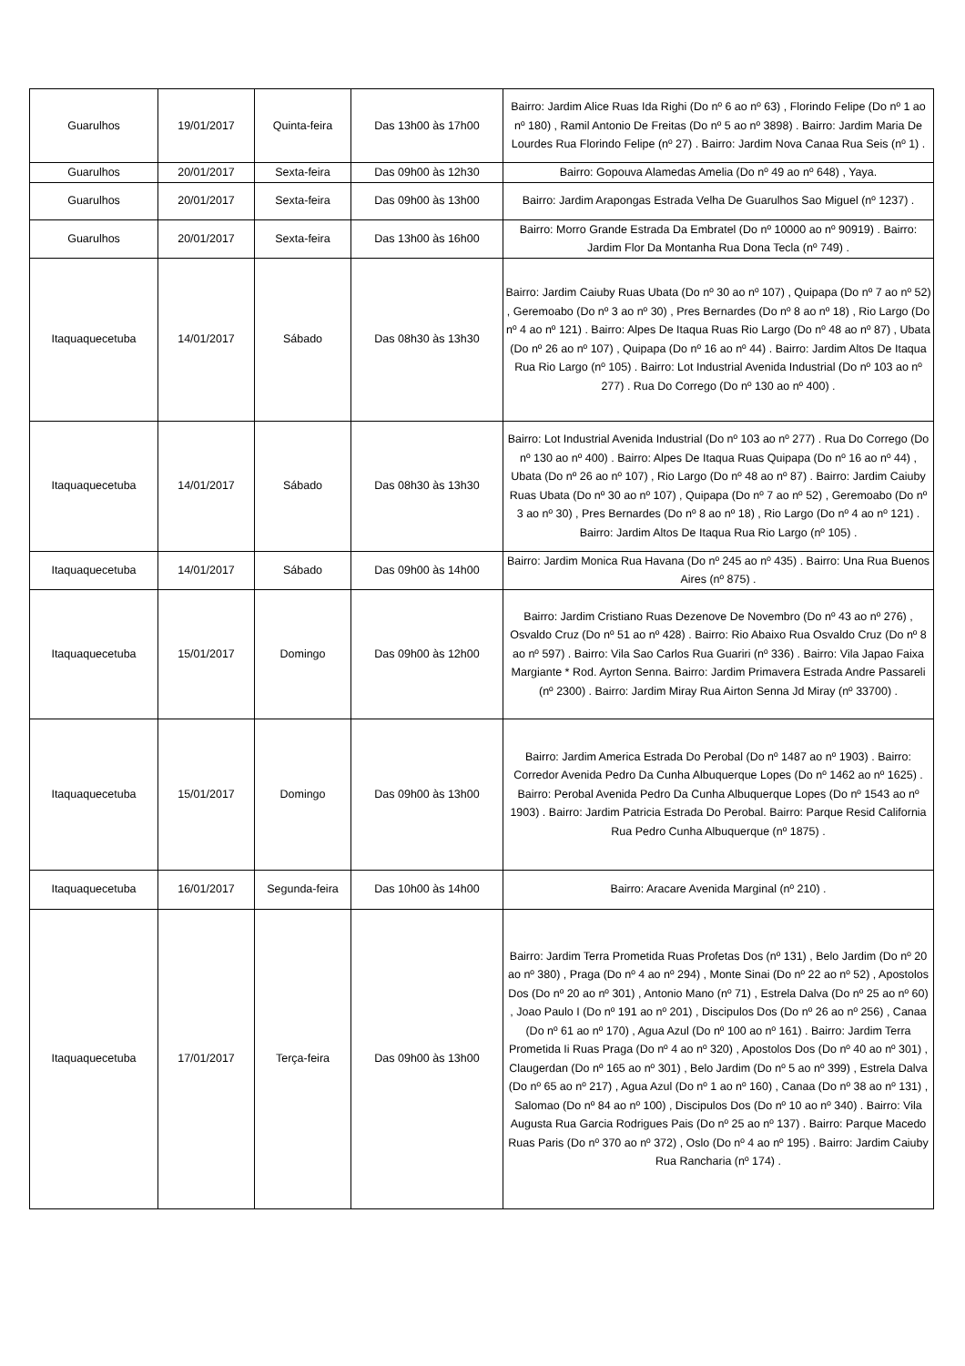| Guarulhos | 19/01/2017 | Quinta-feira | Das 13h00 às 17h00 | Bairro: Jardim Alice Ruas Ida Righi (Do nº 6 ao nº 63) , Florindo Felipe (Do nº 1 ao nº 180) , Ramil Antonio De Freitas (Do nº 5 ao nº 3898) . Bairro: Jardim Maria De Lourdes Rua Florindo Felipe (nº 27) . Bairro: Jardim Nova Canaa Rua Seis (nº 1) . |
| Guarulhos | 20/01/2017 | Sexta-feira | Das 09h00 às 12h30 | Bairro: Gopouva Alamedas Amelia (Do nº 49 ao nº 648) , Yaya. |
| Guarulhos | 20/01/2017 | Sexta-feira | Das 09h00 às 13h00 | Bairro: Jardim Arapongas Estrada Velha De Guarulhos Sao Miguel (nº 1237) . |
| Guarulhos | 20/01/2017 | Sexta-feira | Das 13h00 às 16h00 | Bairro: Morro Grande Estrada Da Embratel (Do nº 10000 ao nº 90919) . Bairro: Jardim Flor Da Montanha Rua Dona Tecla (nº 749) . |
| Itaquaquecetuba | 14/01/2017 | Sábado | Das 08h30 às 13h30 | Bairro: Jardim Caiuby Ruas Ubata (Do nº 30 ao nº 107) , Quipapa (Do nº 7 ao nº 52) , Geremoabo (Do nº 3 ao nº 30) , Pres Bernardes (Do nº 8 ao nº 18) , Rio Largo (Do nº 4 ao nº 121) . Bairro: Alpes De Itaqua Ruas Rio Largo (Do nº 48 ao nº 87) , Ubata (Do nº 26 ao nº 107) , Quipapa (Do nº 16 ao nº 44) . Bairro: Jardim Altos De Itaqua Rua Rio Largo (nº 105) . Bairro: Lot Industrial Avenida Industrial (Do nº 103 ao nº 277) . Rua Do Corrego (Do nº 130 ao nº 400) . |
| Itaquaquecetuba | 14/01/2017 | Sábado | Das 08h30 às 13h30 | Bairro: Lot Industrial Avenida Industrial (Do nº 103 ao nº 277) . Rua Do Corrego (Do nº 130 ao nº 400) . Bairro: Alpes De Itaqua Ruas Quipapa (Do nº 16 ao nº 44) , Ubata (Do nº 26 ao nº 107) , Rio Largo (Do nº 48 ao nº 87) . Bairro: Jardim Caiuby Ruas Ubata (Do nº 30 ao nº 107) , Quipapa (Do nº 7 ao nº 52) , Geremoabo (Do nº 3 ao nº 30) , Pres Bernardes (Do nº 8 ao nº 18) , Rio Largo (Do nº 4 ao nº 121) . Bairro: Jardim Altos De Itaqua Rua Rio Largo (nº 105) . |
| Itaquaquecetuba | 14/01/2017 | Sábado | Das 09h00 às 14h00 | Bairro: Jardim Monica Rua Havana (Do nº 245 ao nº 435) . Bairro: Una Rua Buenos Aires (nº 875) . |
| Itaquaquecetuba | 15/01/2017 | Domingo | Das 09h00 às 12h00 | Bairro: Jardim Cristiano Ruas Dezenove De Novembro (Do nº 43 ao nº 276) , Osvaldo Cruz (Do nº 51 ao nº 428) . Bairro: Rio Abaixo Rua Osvaldo Cruz (Do nº 8 ao nº 597) . Bairro: Vila Sao Carlos Rua Guariri (nº 336) . Bairro: Vila Japao Faixa Margiante * Rod. Ayrton Senna. Bairro: Jardim Primavera Estrada Andre Passareli (nº 2300) . Bairro: Jardim Miray Rua Airton Senna Jd Miray (nº 33700) . |
| Itaquaquecetuba | 15/01/2017 | Domingo | Das 09h00 às 13h00 | Bairro: Jardim America Estrada Do Perobal (Do nº 1487 ao nº 1903) . Bairro: Corredor Avenida Pedro Da Cunha Albuquerque Lopes (Do nº 1462 ao nº 1625) . Bairro: Perobal Avenida Pedro Da Cunha Albuquerque Lopes (Do nº 1543 ao nº 1903) . Bairro: Jardim Patricia Estrada Do Perobal. Bairro: Parque Resid California Rua Pedro Cunha Albuquerque (nº 1875) . |
| Itaquaquecetuba | 16/01/2017 | Segunda-feira | Das 10h00 às 14h00 | Bairro: Aracare Avenida Marginal (nº 210) . |
| Itaquaquecetuba | 17/01/2017 | Terça-feira | Das 09h00 às 13h00 | Bairro: Jardim Terra Prometida Ruas Profetas Dos (nº 131) , Belo Jardim (Do nº 20 ao nº 380) , Praga (Do nº 4 ao nº 294) , Monte Sinai (Do nº 22 ao nº 52) , Apostolos Dos (Do nº 20 ao nº 301) , Antonio Mano (nº 71) , Estrela Dalva (Do nº 25 ao nº 60) , Joao Paulo I (Do nº 191 ao nº 201) , Discipulos Dos (Do nº 26 ao nº 256) , Canaa (Do nº 61 ao nº 170) , Agua Azul (Do nº 100 ao nº 161) . Bairro: Jardim Terra Prometida Ii Ruas Praga (Do nº 4 ao nº 320) , Apostolos Dos (Do nº 40 ao nº 301) , Claugerdan (Do nº 165 ao nº 301) , Belo Jardim (Do nº 5 ao nº 399) , Estrela Dalva (Do nº 65 ao nº 217) , Agua Azul (Do nº 1 ao nº 160) , Canaa (Do nº 38 ao nº 131) , Salomao (Do nº 84 ao nº 100) , Discipulos Dos (Do nº 10 ao nº 340) . Bairro: Vila Augusta Rua Garcia Rodrigues Pais (Do nº 25 ao nº 137) . Bairro: Parque Macedo Ruas Paris (Do nº 370 ao nº 372) , Oslo (Do nº 4 ao nº 195) . Bairro: Jardim Caiuby Rua Rancharia (nº 174) . |